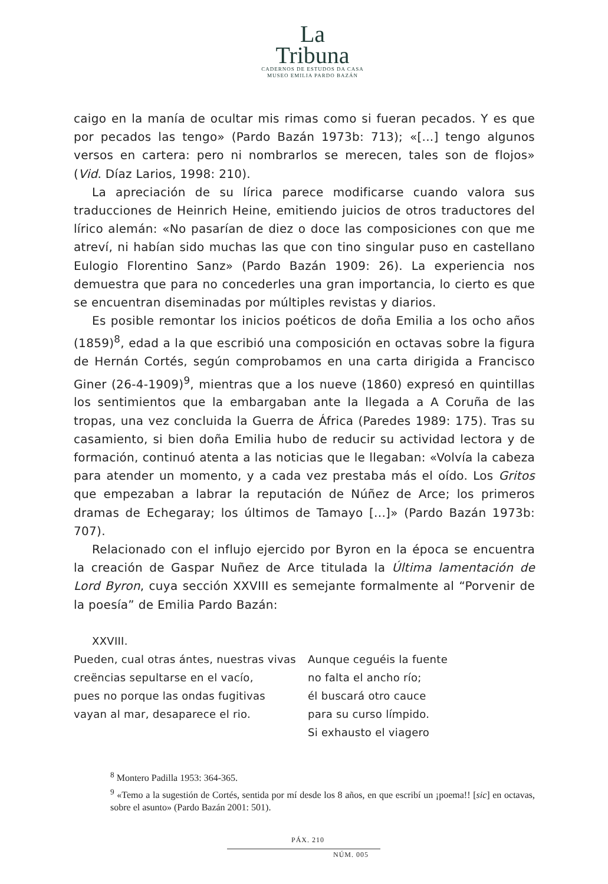La
Tribuna
CADERNOS DE ESTUDOS DA CASA
MUSEO EMILIA PARDO BAZÁN
caigo en la manía de ocultar mis rimas como si fueran pecados. Y es que por pecados las tengo» (Pardo Bazán 1973b: 713); «[...] tengo algunos versos en cartera: pero ni nombrarlos se merecen, tales son de flojos» (Vid. Díaz Larios, 1998: 210).
La apreciación de su lírica parece modificarse cuando valora sus traducciones de Heinrich Heine, emitiendo juicios de otros traductores del lírico alemán: «No pasarían de diez o doce las composiciones con que me atreví, ni habían sido muchas las que con tino singular puso en castellano Eulogio Florentino Sanz» (Pardo Bazán 1909: 26). La experiencia nos demuestra que para no concederles una gran importancia, lo cierto es que se encuentran diseminadas por múltiples revistas y diarios.
Es posible remontar los inicios poéticos de doña Emilia a los ocho años (1859)<sup>8</sup>, edad a la que escribió una composición en octavas sobre la figura de Hernán Cortés, según comprobamos en una carta dirigida a Francisco Giner (26-4-1909)<sup>9</sup>, mientras que a los nueve (1860) expresó en quintillas los sentimientos que la embargaban ante la llegada a A Coruña de las tropas, una vez concluida la Guerra de África (Paredes 1989: 175). Tras su casamiento, si bien doña Emilia hubo de reducir su actividad lectora y de formación, continuó atenta a las noticias que le llegaban: «Volvía la cabeza para atender un momento, y a cada vez prestaba más el oído. Los Gritos que empezaban a labrar la reputación de Núñez de Arce; los primeros dramas de Echegaray; los últimos de Tamayo [...]» (Pardo Bazán 1973b: 707).
Relacionado con el influjo ejercido por Byron en la época se encuentra la creación de Gaspar Nuñez de Arce titulada la Última lamentación de Lord Byron, cuya sección XXVIII es semejante formalmente al “Porvenir de la poesía” de Emilia Pardo Bazán:
XXVIII.
Pueden, cual otras ántes, nuestras vivas
creëncias sepultarse en el vacío,
pues no porque las ondas fugitivas
vayan al mar, desaparece el rio.
Aunque ceguéis la fuente
no falta el ancho río;
él buscará otro cauce
para su curso límpido.
Si exhausto el viagero
<sup>8</sup> Montero Padilla 1953: 364-365.
<sup>9</sup> «Temo a la sugestión de Cortés, sentida por mí desde los 8 años, en que escribí un ¡poema!! [sic] en octavas, sobre el asunto» (Pardo Bazán 2001: 501).
PÁX. 210
NÚM. 005